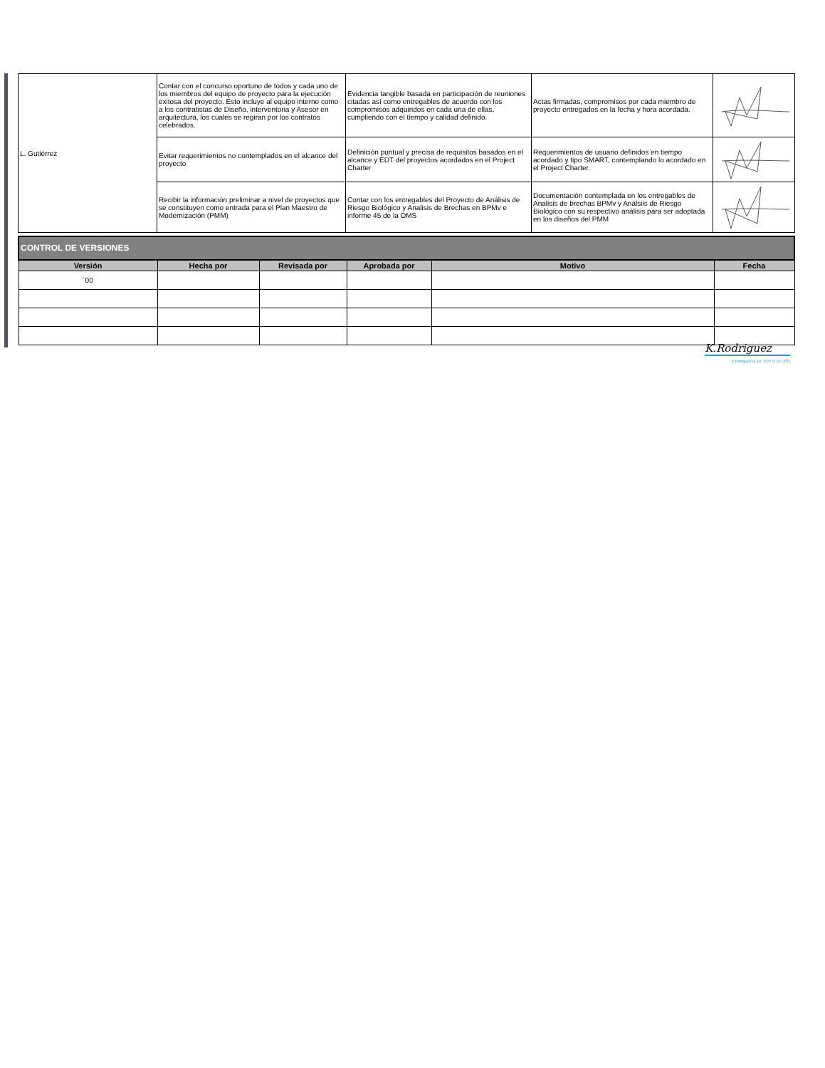| L. Gutiérrez | Contar con el concurso oportuno de todos y cada uno de los miembros del equipo de proyecto para la ejecución exitosa del proyecto. Esto incluye al equipo interno como a los contratistas de Diseño, interventoria y Asesor en arquitectura, los cuales se regiran por los contratos celebrados. | Evidencia tangible basada en participación de reuniones citadas así como entregables de acuerdo con los compromisos adquiridos en cada una de ellas, cumpliendo con el tiempo y calidad definido. | Actas firmadas, compromisos por cada miembro de proyecto entregados en la fecha y hora acordada. | |
| | Evitar requerimientos no contemplados en el alcance del proyecto | Definición puntual y precisa de requisitos basados en el alcance y EDT del proyectos acordados en el Project Charter | Requerimientos de usuario definidos en tiempo acordado y tipo SMART, contemplando lo acordado en el Project Charter. | |
| | Recibir la información preliminar a nivel de proyectos que se constituyen como entrada para el Plan Maestro de Modernización (PMM) | Contar con los entregables del Proyecto de Análisis de Riesgo Biológico y Analisis de Brechas en BPMv e informe 45 de la OMS | Documentación contemplada en los entregables de Analisis de brechas BPMv y Análsiis de Riesgo Biológico con su respectivo análisis para ser adoptada en los diseños del PMM | |
| CONTROL DE VERSIONES | | | | | |
| Versión | Hecha por | Revisada por | Aprobada por | Motivo | Fecha |
| ´00 | | | | | |
K.Rodriguez
K.Rodriguez (5 Jul. 2020 11:31 CDT)